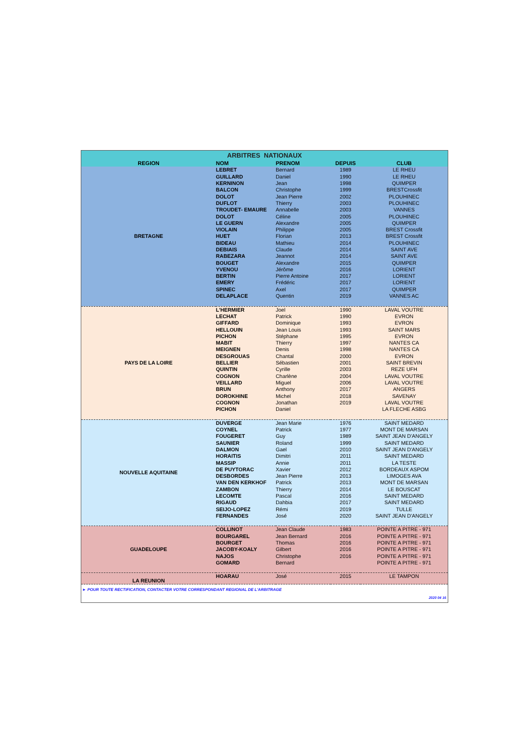| ARBITRES NATIONAUX | | | | |
| REGION | NOM | PRENOM | DEPUIS | CLUB |
| BRETAGNE | LEBRET | Bernard | 1989 | LE RHEU |
| | GUILLARD | Daniel | 1990 | LE RHEU |
| | KERNINON | Jean | 1998 | QUIMPER |
| | BALCON | Christophe | 1999 | BRESTCrossfit |
| | DOLOT | Jean Pierre | 2002 | PLOUHINEC |
| | DUFLOT | Thierry | 2003 | PLOUHINEC |
| | TROUDET- EMAURE | Annabelle | 2003 | VANNES |
| | DOLOT | Céline | 2005 | PLOUHINEC |
| | LE GUERN | Alexandre | 2005 | QUIMPER |
| | VIOLAIN | Philippe | 2005 | BREST Crossfit |
| | HUET | Florian | 2013 | BREST Crossfit |
| | BIDEAU | Mathieu | 2014 | PLOUHINEC |
| | DEBIAIS | Claude | 2014 | SAINT AVE |
| | RABEZARA | Jeannot | 2014 | SAINT AVE |
| | BOUGET | Alexandre | 2015 | QUIMPER |
| | YVENOU | Jérôme | 2016 | LORIENT |
| | BERTIN | Pierre Antoine | 2017 | LORIENT |
| | EMERY | Frédéric | 2017 | LORIENT |
| | SPINEC | Axel | 2017 | QUIMPER |
| | DELAPLACE | Quentin | 2019 | VANNES AC |
| PAYS DE LA LOIRE | L'HERMIER | Joel | 1990 | LAVAL VOUTRE |
| | LECHAT | Patrick | 1990 | EVRON |
| | GIFFARD | Dominique | 1993 | EVRON |
| | HELLOUIN | Jean Louis | 1993 | SAINT MARS |
| | PICHON | Stéphane | 1995 | EVRON |
| | MABIT | Thierry | 1997 | NANTES CA |
| | MEIGNEN | Denis | 1998 | NANTES CA |
| | DESGROUAS | Chantal | 2000 | EVRON |
| | BELLIER | Sébastien | 2001 | SAINT BREVIN |
| | QUINTIN | Cyrille | 2003 | REZE UFH |
| | COGNON | Charlène | 2004 | LAVAL VOUTRE |
| | VEILLARD | Miguel | 2006 | LAVAL VOUTRE |
| | BRUN | Anthony | 2017 | ANGERS |
| | DOROKHINE | Michel | 2018 | SAVENAY |
| | COGNON | Jonathan | 2019 | LAVAL VOUTRE |
| | PICHON | Daniel | | LA FLECHE ASBG |
| NOUVELLE AQUITAINE | DUVERGE | Jean Marie | 1976 | SAINT MEDARD |
| | COYNEL | Patrick | 1977 | MONT DE MARSAN |
| | FOUGERET | Guy | 1989 | SAINT JEAN D'ANGELY |
| | SAUNIER | Roland | 1999 | SAINT MEDARD |
| | DALMON | Gael | 2010 | SAINT JEAN D'ANGELY |
| | HORAITIS | Dimitri | 2011 | SAINT MEDARD |
| | MASSIP | Annie | 2011 | LA TESTE |
| | DE PUYTORAC | Xavier | 2012 | BORDEAUX ASPOM |
| | DESBORDES | Jean Pierre | 2013 | LIMOGES AVA |
| | VAN DEN KERKHOF | Patrick | 2013 | MONT DE MARSAN |
| | ZAMBON | Thierry | 2014 | LE BOUSCAT |
| | LECOMTE | Pascal | 2016 | SAINT MEDARD |
| | RIGAUD | Dahbia | 2017 | SAINT MEDARD |
| | SEIJO-LOPEZ | Rémi | 2019 | TULLE |
| | FERNANDES | José | 2020 | SAINT JEAN D'ANGELY |
| GUADELOUPE | COLLINOT | Jean Claude | 1983 | POINTE A PITRE - 971 |
| | BOURGAREL | Jean Bernard | 2016 | POINTE A PITRE - 971 |
| | BOURGET | Thomas | 2016 | POINTE A PITRE - 971 |
| | JACOBY-KOALY | Gilbert | 2016 | POINTE A PITRE - 971 |
| | NAJOS | Christophe | 2016 | POINTE A PITRE - 971 |
| | GOMARD | Bernard | | POINTE A PITRE - 971 |
| LA REUNION | HOARAU | José | 2015 | LE TAMPON |
| ► POUR TOUTE RECTIFICATION, CONTACTER VOTRE CORRESPONDANT REGIONAL DE L'ARBITRAGE | | | | |
| 2020 04 16 | | | | |